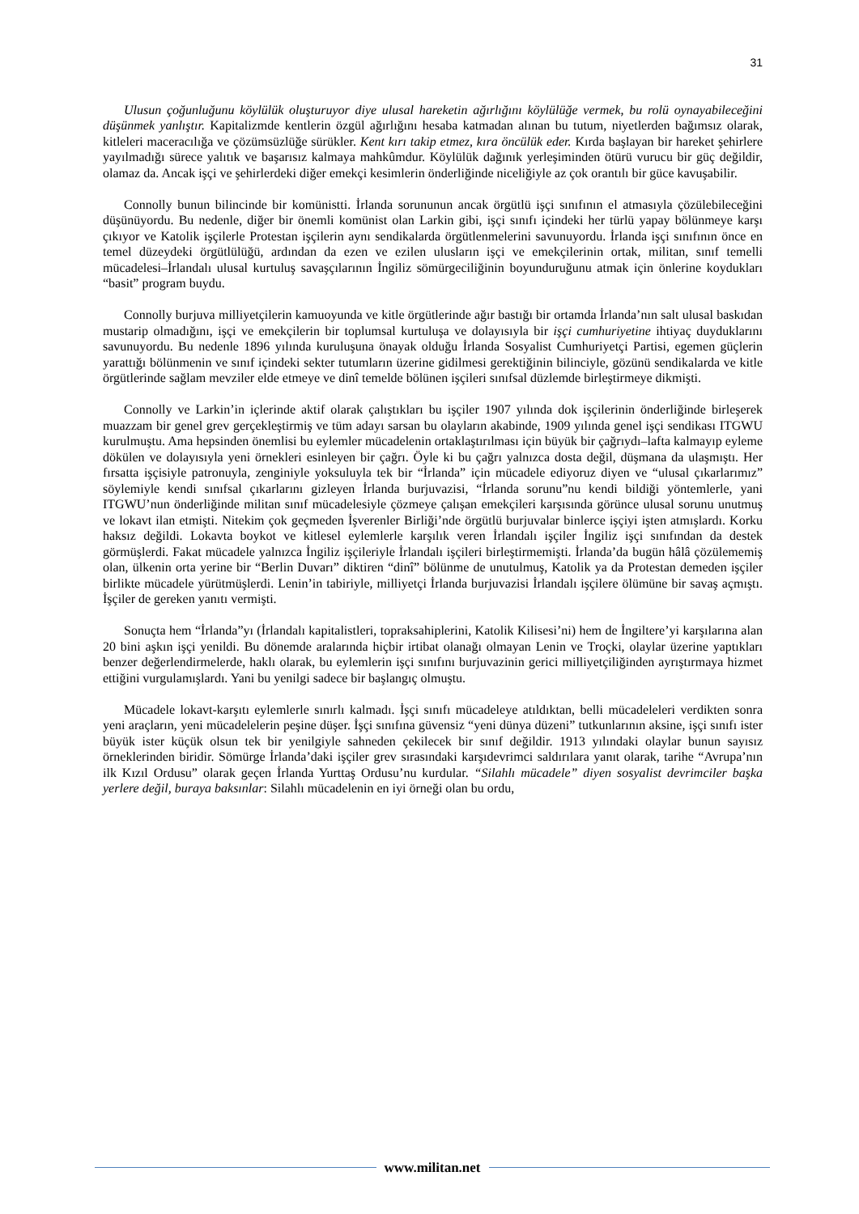31
Ulusun çoğunluğunu köylülük oluşturuyor diye ulusal hareketin ağırlığını köylülüğe vermek, bu rolü oynayabileceğini düşünmek yanlıştır. Kapitalizmde kentlerin özgül ağırlığını hesaba katmadan alınan bu tutum, niyetlerden bağımsız olarak, kitleleri maceracılığa ve çözümsüzlüğe sürükler. Kent kırı takip etmez, kıra öncülük eder. Kırda başlayan bir hareket şehirlere yayılmadığı sürece yalıtık ve başarısız kalmaya mahkûmdur. Köylülük dağınık yerleşiminden ötürü vurucu bir güç değildir, olamaz da. Ancak işçi ve şehirlerdeki diğer emekçi kesimlerin önderliğinde niceliğiyle az çok orantılı bir güce kavuşabilir.
Connolly bunun bilincinde bir komünistti. İrlanda sorununun ancak örgütlü işçi sınıfının el atmasıyla çözülebileceğini düşünüyordu. Bu nedenle, diğer bir önemli komünist olan Larkin gibi, işçi sınıfı içindeki her türlü yapay bölünmeye karşı çıkıyor ve Katolik işçilerle Protestan işçilerin aynı sendikalarda örgütlenmelerini savunuyordu. İrlanda işçi sınıfının önce en temel düzeydeki örgütlülüğü, ardından da ezen ve ezilen ulusların işçi ve emekçilerinin ortak, militan, sınıf temelli mücadelesi–İrlandalı ulusal kurtuluş savaşçılarının İngiliz sömürgeciliğinin boyunduruğunu atmak için önlerine koydukları “basit” program buydu.
Connolly burjuva milliyetçilerin kamuoyunda ve kitle örgütlerinde ağır bastığı bir ortamda İrlanda’nın salt ulusal baskıdan mustarip olmadığını, işçi ve emekçilerin bir toplumsal kurtuluşa ve dolayısıyla bir işçi cumhuriyetine ihtiyaç duyduklarını savunuyordu. Bu nedenle 1896 yılında kuruluşuna önayak olduğu İrlanda Sosyalist Cumhuriyetçi Partisi, egemen güçlerin yarattığı bölünmenin ve sınıf içindeki sekter tutumların üzerine gidilmesi gerektiğinin bilinciyle, gözünü sendikalarda ve kitle örgütlerinde sağlam mevziler elde etmeye ve dinî temelde bölünen işçileri sınıfsal düzlemde birleştirmeye dikmişti.
Connolly ve Larkin’in içlerinde aktif olarak çalıştıkları bu işçiler 1907 yılında dok işçilerinin önderliğinde birleşerek muazzam bir genel grev gerçekleştirmiş ve tüm adayı sarsan bu olayların akabinde, 1909 yılında genel işçi sendikası ITGWU kurulmuştu. Ama hepsinden önemlisi bu eylemler mücadelenin ortaklaştırılması için büyük bir çağrıydı–lafta kalmayıp eyleme dökülen ve dolayısıyla yeni örnekleri esinleyen bir çağrı. Öyle ki bu çağrı yalnızca dosta değil, düşmana da ulaşmıştı. Her fırsatta işçisiyle patronuyla, zenginiyle yoksuluyla tek bir “İrlanda” için mücadele ediyoruz diyen ve “ulusal çıkarlarımız” söylemiyle kendi sınıfsal çıkarlarını gizleyen İrlanda burjuvazisi, “İrlanda sorunu”nu kendi bildiği yöntemlerle, yani ITGWU’nun önderliğinde militan sınıf mücadelesiyle çözmeye çalışan emekçileri karşısında görünce ulusal sorunu unutmuş ve lokavt ilan etmişti. Nitekim çok geçmeden İşverenler Birliği’nde örgütlü burjuvalar binlerce işçiyi işten atmışlardı. Korku haksız değildi. Lokavta boykot ve kitlesel eylemlerle karşılık veren İrlandalı işçiler İngiliz işçi sınıfından da destek görmüşlerdi. Fakat mücadele yalnızca İngiliz işçileriyle İrlandalı işçileri birleştirmemişti. İrlanda’da bugün hâlâ çözülememiş olan, ülkenin orta yerine bir “Berlin Duvarı” diktiren “dinî” bölünme de unutulmuş, Katolik ya da Protestan demeden işçiler birlikte mücadele yürütmüşlerdi. Lenin’in tabiriyle, milliyetçi İrlanda burjuvazisi İrlandalı işçilere ölümüne bir savaş açmıştı. İşçiler de gereken yanıtı vermişti.
Sonuçta hem “İrlanda”yı (İrlandalı kapitalistleri, topraksahiplerini, Katolik Kilisesi’ni) hem de İngiltere’yi karşılarına alan 20 bini aşkın işçi yenildi. Bu dönemde aralarında hiçbir irtibat olanağı olmayan Lenin ve Troçki, olaylar üzerine yaptıkları benzer değerlendirmelerde, haklı olarak, bu eylemlerin işçi sınıfını burjuvazinin gerici milliyetçiliğinden ayrıştırmaya hizmet ettiğini vurgulamışlardı. Yani bu yenilgi sadece bir başlangıç olmuştu.
Mücadele lokavt-karşıtı eylemlerle sınırlı kalmadı. İşçi sınıfı mücadeleye atıldıktan, belli mücadeleleri verdikten sonra yeni araçların, yeni mücadelelerin peşine düşer. İşçi sınıfına güvensiz “yeni dünya düzeni” tutkunlarının aksine, işçi sınıfı ister büyük ister küçük olsun tek bir yenilgiyle sahneden çekilecek bir sınıf değildir. 1913 yılındaki olaylar bunun sayısız örneklerinden biridir. Sömürge İrlanda’daki işçiler grev sırasındaki karşıdevrimci saldırılara yanıt olarak, tarihe “Avrupa’nın ilk Kızıl Ordusu” olarak geçen İrlanda Yurttaş Ordusu’nu kurdular. “Silahlı mücadele” diyen sosyalist devrimciler başka yerlere değil, buraya baksınlar: Silahlı mücadelenin en iyi örneği olan bu ordu,
www.militan.net